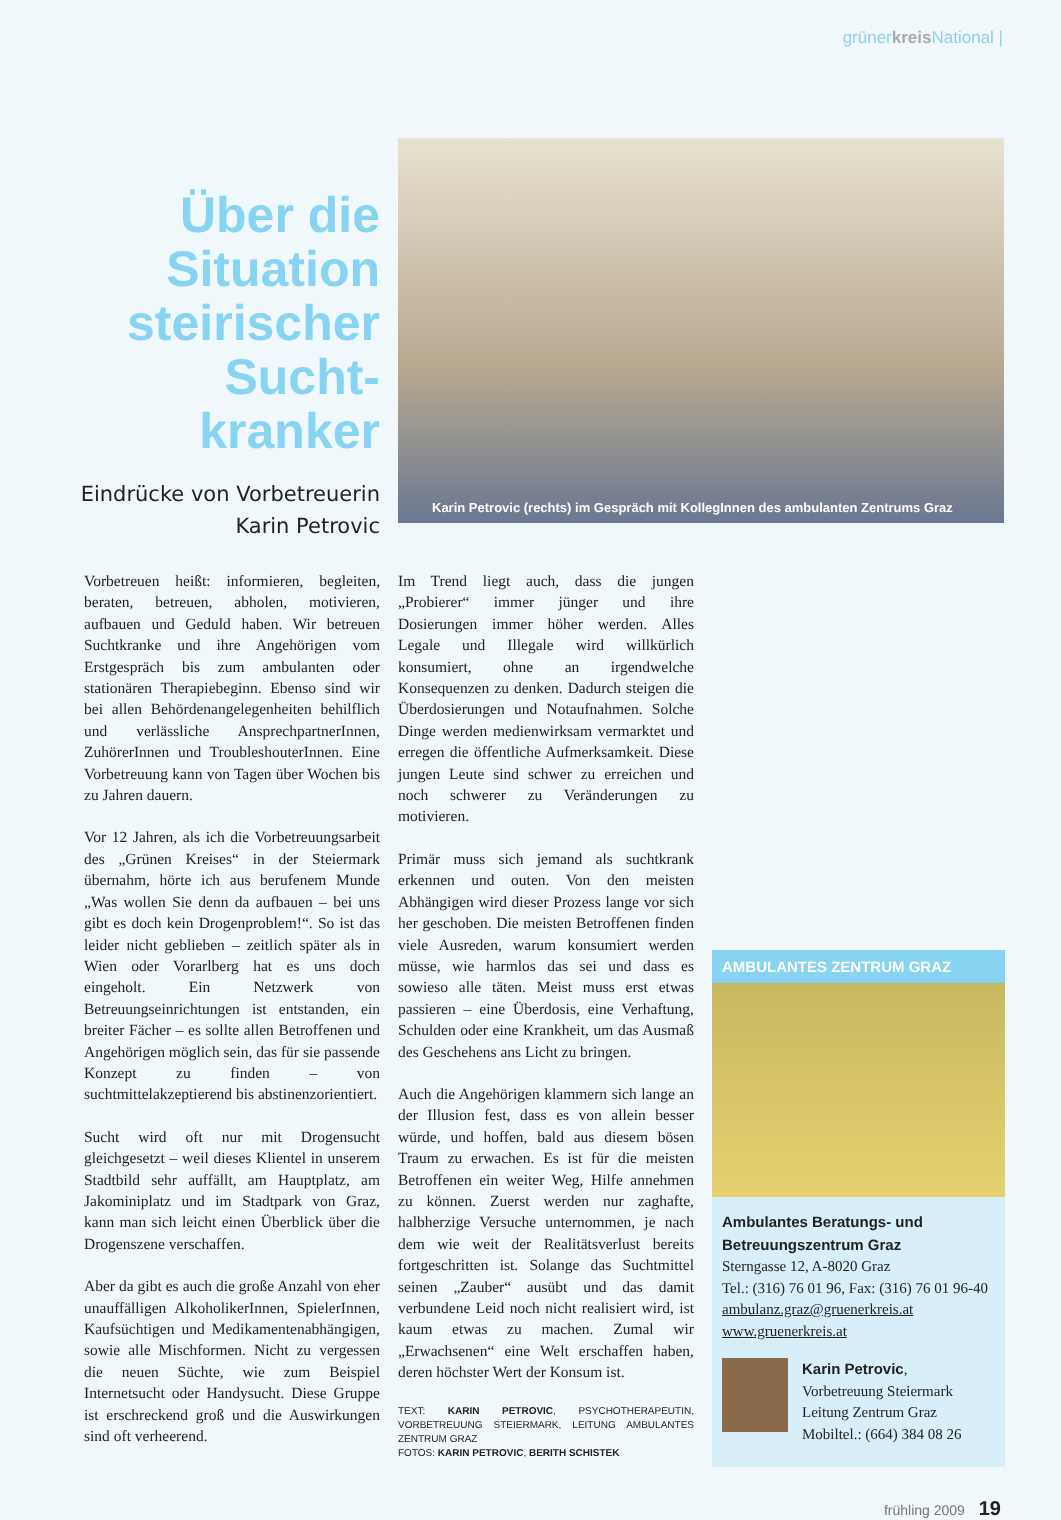grünerkreis National |
Über die Situation steirischer Sucht-kranker
Eindrücke von Vorbetreuerin Karin Petrovic
Karin Petrovic (rechts) im Gespräch mit KollegInnen des ambulanten Zentrums Graz
Vorbetreuen heißt: informieren, begleiten, beraten, betreuen, abholen, motivieren, aufbauen und Geduld haben. Wir betreuen Suchtkranke und ihre Angehörigen vom Erstgespräch bis zum ambulanten oder stationären Therapiebeginn. Ebenso sind wir bei allen Behördenangelegenheiten behilflich und verlässliche AnsprechpartnerInnen, ZuhörerInnen und TroubleshouterInnen. Eine Vorbetreuung kann von Tagen über Wochen bis zu Jahren dauern.
Vor 12 Jahren, als ich die Vorbetreuungsarbeit des „Grünen Kreises“ in der Steiermark übernahm, hörte ich aus berufenem Munde „Was wollen Sie denn da aufbauen – bei uns gibt es doch kein Drogenproblem!“. So ist das leider nicht geblieben – zeitlich später als in Wien oder Vorarlberg hat es uns doch eingeholt. Ein Netzwerk von Betreuungseinrichtungen ist entstanden, ein breiter Fächer – es sollte allen Betroffenen und Angehörigen möglich sein, das für sie passende Konzept zu finden – von suchtmittelakzeptierend bis abstinenzorientiert.
Sucht wird oft nur mit Drogensucht gleichgesetzt – weil dieses Klientel in unserem Stadtbild sehr auffällt, am Hauptplatz, am Jakominiplatz und im Stadtpark von Graz, kann man sich leicht einen Überblick über die Drogenszene verschaffen.
Aber da gibt es auch die große Anzahl von eher unauffälligen AlkoholikerInnen, SpielerInnen, Kaufsüchtigen und Medikamentenabhängigen, sowie alle Mischformen. Nicht zu vergessen die neuen Süchte, wie zum Beispiel Internetsucht oder Handysucht. Diese Gruppe ist erschreckend groß und die Auswirkungen sind oft verheerend.
Im Trend liegt auch, dass die jungen „Probierer“ immer jünger und ihre Dosierungen immer höher werden. Alles Legale und Illegale wird willkürlich konsumiert, ohne an irgendwelche Konsequenzen zu denken. Dadurch steigen die Überdosierungen und Notaufnahmen. Solche Dinge werden medienwirksam vermarktet und erregen die öffentliche Aufmerksamkeit. Diese jungen Leute sind schwer zu erreichen und noch schwerer zu Veränderungen zu motivieren.
Primär muss sich jemand als suchtkrank erkennen und outen. Von den meisten Abhängigen wird dieser Prozess lange vor sich her geschoben. Die meisten Betroffenen finden viele Ausreden, warum konsumiert werden müsse, wie harmlos das sei und dass es sowieso alle täten. Meist muss erst etwas passieren – eine Überdosis, eine Verhaftung, Schulden oder eine Krankheit, um das Ausmaß des Geschehens ans Licht zu bringen.
Auch die Angehörigen klammern sich lange an der Illusion fest, dass es von allein besser würde, und hoffen, bald aus diesem bösen Traum zu erwachen. Es ist für die meisten Betroffenen ein weiter Weg, Hilfe annehmen zu können. Zuerst werden nur zaghafte, halbherzige Versuche unternommen, je nach dem wie weit der Realitätsverlust bereits fortgeschritten ist. Solange das Suchtmittel seinen „Zauber“ ausübt und das damit verbundene Leid noch nicht realisiert wird, ist kaum etwas zu machen. Zumal wir „Erwachsenen“ eine Welt erschaffen haben, deren höchster Wert der Konsum ist.
TEXT: KARIN PETROVIC, PSYCHOTHERAPEUTIN, VORBETREUUNG STEIERMARK, LEITUNG AMBULANTES ZENTRUM GRAZ
FOTOS: KARIN PETROVIC, BERITH SCHISTEK
AMBULANTES ZENTRUM GRAZ
Ambulantes Beratungs- und Betreuungszentrum Graz
Sterngasse 12, A-8020 Graz
Tel.: (316) 76 01 96, Fax: (316) 76 01 96-40
ambulanz.graz@gruenerkreis.at
www.gruenerkreis.at
Karin Petrovic,
Vorbetreuung Steiermark
Leitung Zentrum Graz
Mobiltel.: (664) 384 08 26
frühling 2009 19